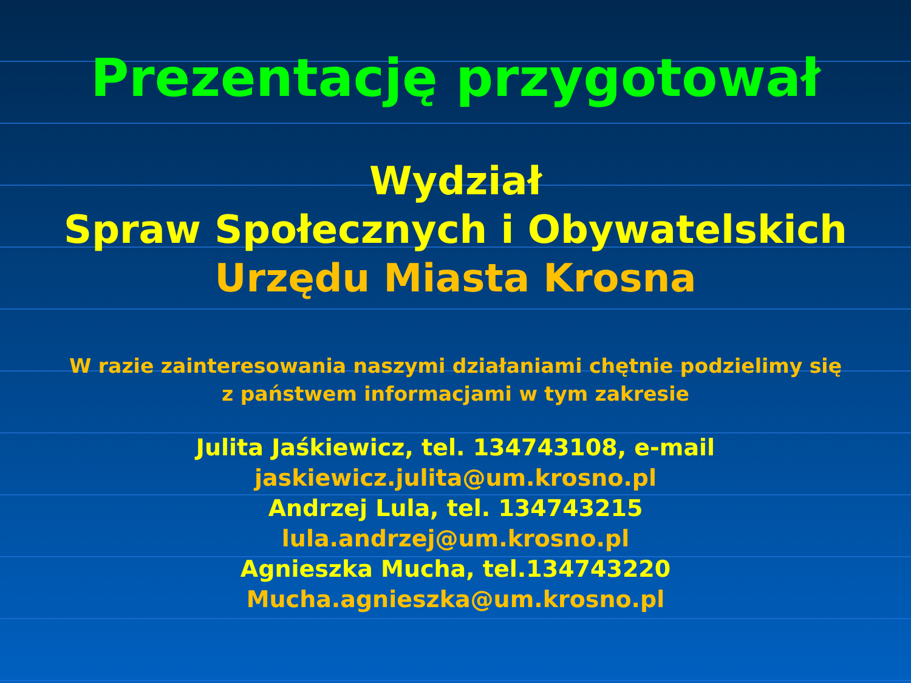Prezentację przygotował
Wydział
Spraw Społecznych i Obywatelskich
Urzędu Miasta Krosna
W razie zainteresowania naszymi działaniami chętnie podzielimy się
z państwem informacjami w tym zakresie
Julita Jaśkiewicz, tel. 134743108, e-mail
jaskiewicz.julita@um.krosno.pl
Andrzej Lula, tel. 134743215
lula.andrzej@um.krosno.pl
Agnieszka Mucha, tel.134743220
Mucha.agnieszka@um.krosno.pl